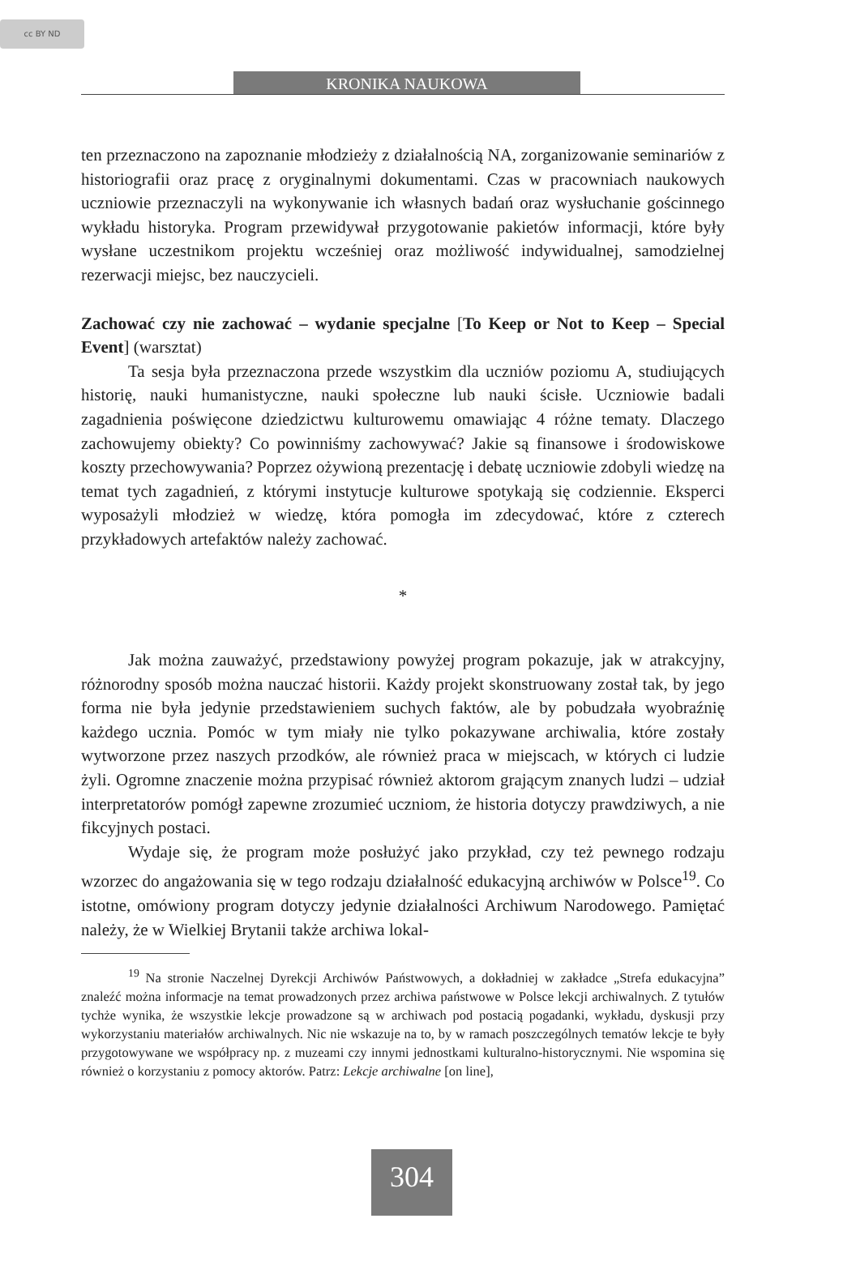cc BY ND
KRONIKA NAUKOWA
ten przeznaczono na zapoznanie młodzieży z działalnością NA, zorganizowanie seminariów z historiografii oraz pracę z oryginalnymi dokumentami. Czas w pracowniach naukowych uczniowie przeznaczyli na wykonywanie ich własnych badań oraz wysłuchanie gościnnego wykładu historyka. Program przewidywał przygotowanie pakietów informacji, które były wysłane uczestnikom projektu wcześniej oraz możliwość indywidualnej, samodzielnej rezerwacji miejsc, bez nauczycieli.
Zachować czy nie zachować – wydanie specjalne [To Keep or Not to Keep – Special Event] (warsztat)
Ta sesja była przeznaczona przede wszystkim dla uczniów poziomu A, studiujących historię, nauki humanistyczne, nauki społeczne lub nauki ścisłe. Uczniowie badali zagadnienia poświęcone dziedzictwu kulturowemu omawiając 4 różne tematy. Dlaczego zachowujemy obiekty? Co powinniśmy zachowywać? Jakie są finansowe i środowiskowe koszty przechowywania? Poprzez ożywioną prezentację i debatę uczniowie zdobyli wiedzę na temat tych zagadnień, z którymi instytucje kulturowe spotykają się codziennie. Eksperci wyposażyli młodzież w wiedzę, która pomogła im zdecydować, które z czterech przykładowych artefaktów należy zachować.
*
Jak można zauważyć, przedstawiony powyżej program pokazuje, jak w atrakcyjny, różnorodny sposób można nauczać historii. Każdy projekt skonstruowany został tak, by jego forma nie była jedynie przedstawieniem suchych faktów, ale by pobudzała wyobraźnię każdego ucznia. Pomóc w tym miały nie tylko pokazywane archiwalia, które zostały wytworzone przez naszych przodków, ale również praca w miejscach, w których ci ludzie żyli. Ogromne znaczenie można przypisać również aktorom grającym znanych ludzi – udział interpretatorów pomógł zapewne zrozumieć uczniom, że historia dotyczy prawdziwych, a nie fikcyjnych postaci.
Wydaje się, że program może posłużyć jako przykład, czy też pewnego rodzaju wzorzec do angażowania się w tego rodzaju działalność edukacyjną archiwów w Polsce<sup>19</sup>. Co istotne, omówiony program dotyczy jedynie działalności Archiwum Narodowego. Pamiętać należy, że w Wielkiej Brytanii także archiwa lokal-
<sup>19</sup> Na stronie Naczelnej Dyrekcji Archiwów Państwowych, a dokładniej w zakładce „Strefa edukacyjna” znaleźć można informacje na temat prowadzonych przez archiwa państwowe w Polsce lekcji archiwalnych. Z tytułów tychże wynika, że wszystkie lekcje prowadzone są w archiwach pod postacią pogadanki, wykładu, dyskusji przy wykorzystaniu materiałów archiwalnych. Nic nie wskazuje na to, by w ramach poszczególnych tematów lekcje te były przygotowywane we współpracy np. z muzeami czy innymi jednostkami kulturalno-historycznymi. Nie wspomina się również o korzystaniu z pomocy aktorów. Patrz: Lekcje archiwalne [on line],
304